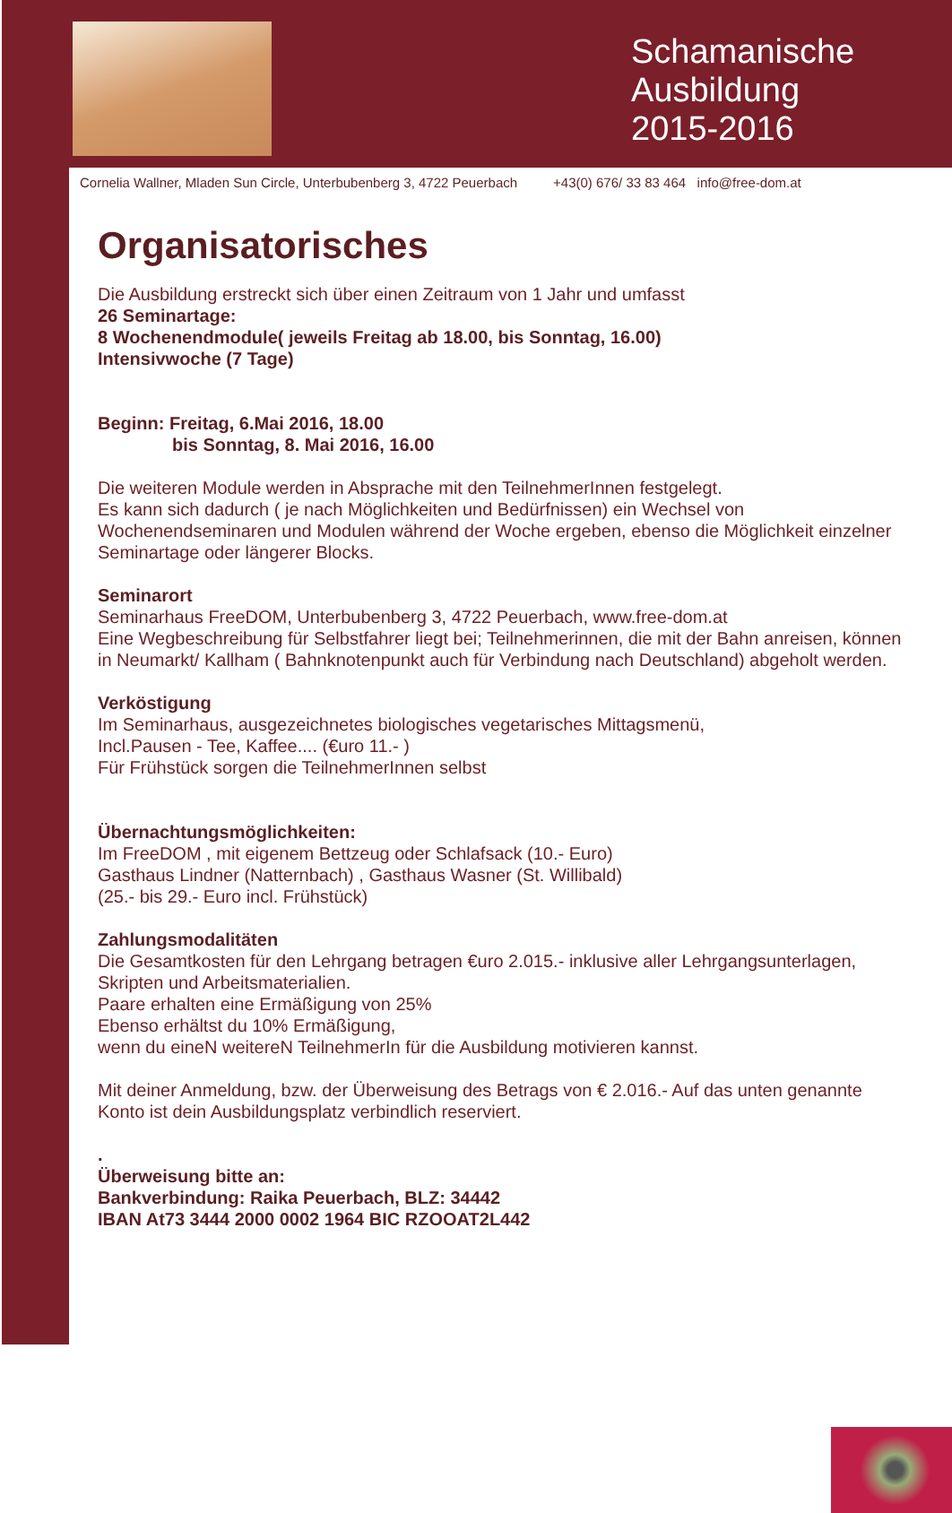Schamanische Ausbildung 2015-2016
Cornelia Wallner, Mladen Sun Circle, Unterbubenberg 3, 4722 Peuerbach +43(0) 676/ 33 83 464 info@free-dom.at
Organisatorisches
Die Ausbildung erstreckt sich über einen Zeitraum von 1 Jahr und umfasst
26 Seminartage:
8 Wochenendmodule( jeweils Freitag ab 18.00, bis Sonntag, 16.00)
Intensivwoche (7 Tage)
Beginn: Freitag, 6.Mai 2016, 18.00
bis Sonntag, 8. Mai 2016, 16.00
Die weiteren Module werden in Absprache mit den TeilnehmerInnen festgelegt.
Es kann sich dadurch ( je nach Möglichkeiten und Bedürfnissen) ein Wechsel von Wochenendseminaren und Modulen während der Woche ergeben, ebenso die Möglichkeit einzelner Seminartage oder längerer Blocks.
Seminarort
Seminarhaus FreeDOM, Unterbubenberg 3, 4722 Peuerbach, www.free-dom.at
Eine Wegbeschreibung für Selbstfahrer liegt bei; Teilnehmerinnen, die mit der Bahn anreisen, können in Neumarkt/ Kallham ( Bahnknotenpunkt auch für Verbindung nach Deutschland) abgeholt werden.
Verköstigung
Im Seminarhaus, ausgezeichnetes biologisches vegetarisches Mittagsmenü,
Incl.Pausen - Tee, Kaffee.... (€uro 11.- )
Für Frühstück sorgen die TeilnehmerInnen selbst
Übernachtungsmöglichkeiten:
Im FreeDOM , mit eigenem Bettzeug oder Schlafsack (10.- Euro)
Gasthaus Lindner (Natternbach) , Gasthaus Wasner (St. Willibald)
(25.- bis 29.- Euro incl. Frühstück)
Zahlungsmodalitäten
Die Gesamtkosten für den Lehrgang betragen €uro 2.015.- inklusive aller Lehrgangsunterlagen, Skripten und Arbeitsmaterialien.
Paare erhalten eine Ermäßigung von 25%
Ebenso erhältst du 10% Ermäßigung,
wenn du eineN weitereN TeilnehmerIn für die Ausbildung motivieren kannst.
Mit deiner Anmeldung, bzw. der Überweisung des Betrags von € 2.016.- Auf das unten genannte Konto ist dein Ausbildungsplatz verbindlich reserviert.
.
Überweisung bitte an:
Bankverbindung: Raika Peuerbach, BLZ: 34442
IBAN At73 3444 2000 0002 1964 BIC RZOOAT2L442